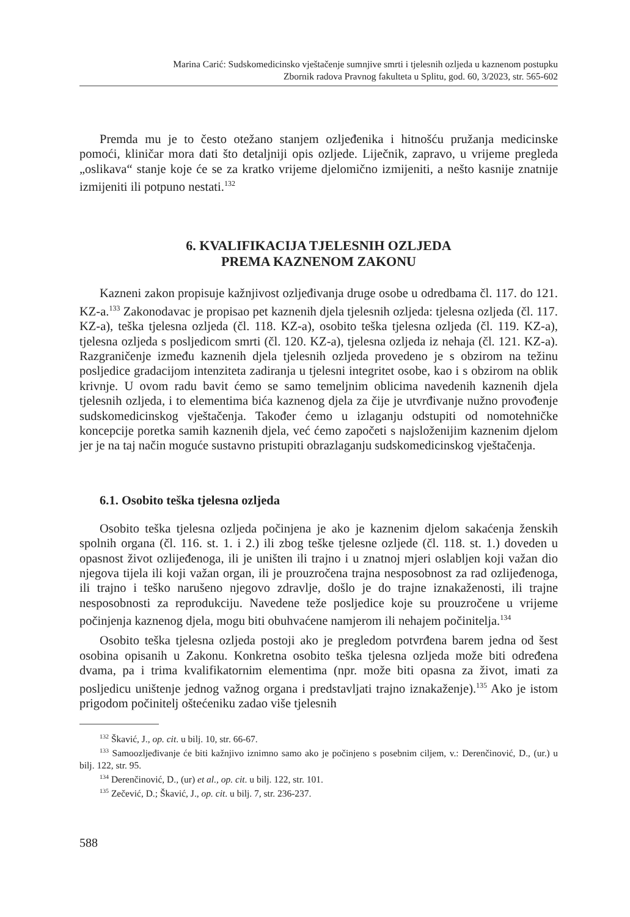Marina Carić: Sudskomedicinsko vještačenje sumnjive smrti i tjelesnih ozljeda u kaznenom postupku
Zbornik radova Pravnog fakulteta u Splitu, god. 60, 3/2023, str. 565-602
Premda mu je to često otežano stanjem ozljeđenika i hitnošću pružanja medicinske pomoći, kliničar mora dati što detaljniji opis ozljede. Liječnik, zapravo, u vrijeme pregleda „oslikava“ stanje koje će se za kratko vrijeme djelomično izmijeniti, a nešto kasnije znatnije izmijeniti ili potpuno nestati.<sup>132</sup>
6. KVALIFIKACIJA TJELESNIH OZLJEDA
PREMA KAZNENOM ZAKONU
Kazneni zakon propisuje kažnjivost ozljeđivanja druge osobe u odredbama čl. 117. do 121. KZ-a.<sup>133</sup> Zakonodavac je propisao pet kaznenih djela tjelesnih ozljeda: tjelesna ozljeda (čl. 117. KZ-a), teška tjelesna ozljeda (čl. 118. KZ-a), osobito teška tjelesna ozljeda (čl. 119. KZ-a), tjelesna ozljeda s posljedicom smrti (čl. 120. KZ-a), tjelesna ozljeda iz nehaja (čl. 121. KZ-a). Razgraničenje između kaznenih djela tjelesnih ozljeda provedeno je s obzirom na težinu posljedice gradacijom intenziteta zadiranja u tjelesni integritet osobe, kao i s obzirom na oblik krivnje. U ovom radu bavit ćemo se samo temeljnim oblicima navedenih kaznenih djela tjelesnih ozljeda, i to elementima bića kaznenog djela za čije je utvrđivanje nužno provođenje sudskomedicinskog vještačenja. Također ćemo u izlaganju odstupiti od nomotehničke koncepcije poretka samih kaznenih djela, već ćemo započeti s najsloženijim kaznenim djelom jer je na taj način moguće sustavno pristupiti obrazlaganju sudskomedicinskog vještačenja.
6.1. Osobito teška tjelesna ozljeda
Osobito teška tjelesna ozljeda počinjena je ako je kaznenim djelom sakaćenja ženskih spolnih organa (čl. 116. st. 1. i 2.) ili zbog teške tjelesne ozljede (čl. 118. st. 1.) doveden u opasnost život ozlijeđenoga, ili je uništen ili trajno i u znatnoj mjeri oslabljen koji važan dio njegova tijela ili koji važan organ, ili je prouzročena trajna nesposobnost za rad ozlijeđenoga, ili trajno i teško narušeno njegovo zdravlje, došlo je do trajne iznakaženosti, ili trajne nesposobnosti za reprodukciju. Navedene teže posljedice koje su prouzročene u vrijeme počinjenja kaznenog djela, mogu biti obuhvaćene namjerom ili nehajem počinitelja.<sup>134</sup>
Osobito teška tjelesna ozljeda postoji ako je pregledom potvrđena barem jedna od šest osobina opisanih u Zakonu. Konkretna osobito teška tjelesna ozljeda može biti određena dvama, pa i trima kvalifikatornim elementima (npr. može biti opasna za život, imati za posljedicu uništenje jednog važnog organa i predstavljati trajno iznakaženje).<sup>135</sup> Ako je istom prigodom počinitelj oštećeniku zadao više tjelesnih
<sup>132</sup> Škavić, J., op. cit. u bilj. 10, str. 66-67.
<sup>133</sup> Samoozljeđivanje će biti kažnjivo iznimno samo ako je počinjeno s posebnim ciljem, v.: Derenčinović, D., (ur.) u bilj. 122, str. 95.
<sup>134</sup> Derenčinović, D., (ur) et al., op. cit. u bilj. 122, str. 101.
<sup>135</sup> Zečević, D.; Škavić, J., op. cit. u bilj. 7, str. 236-237.
588